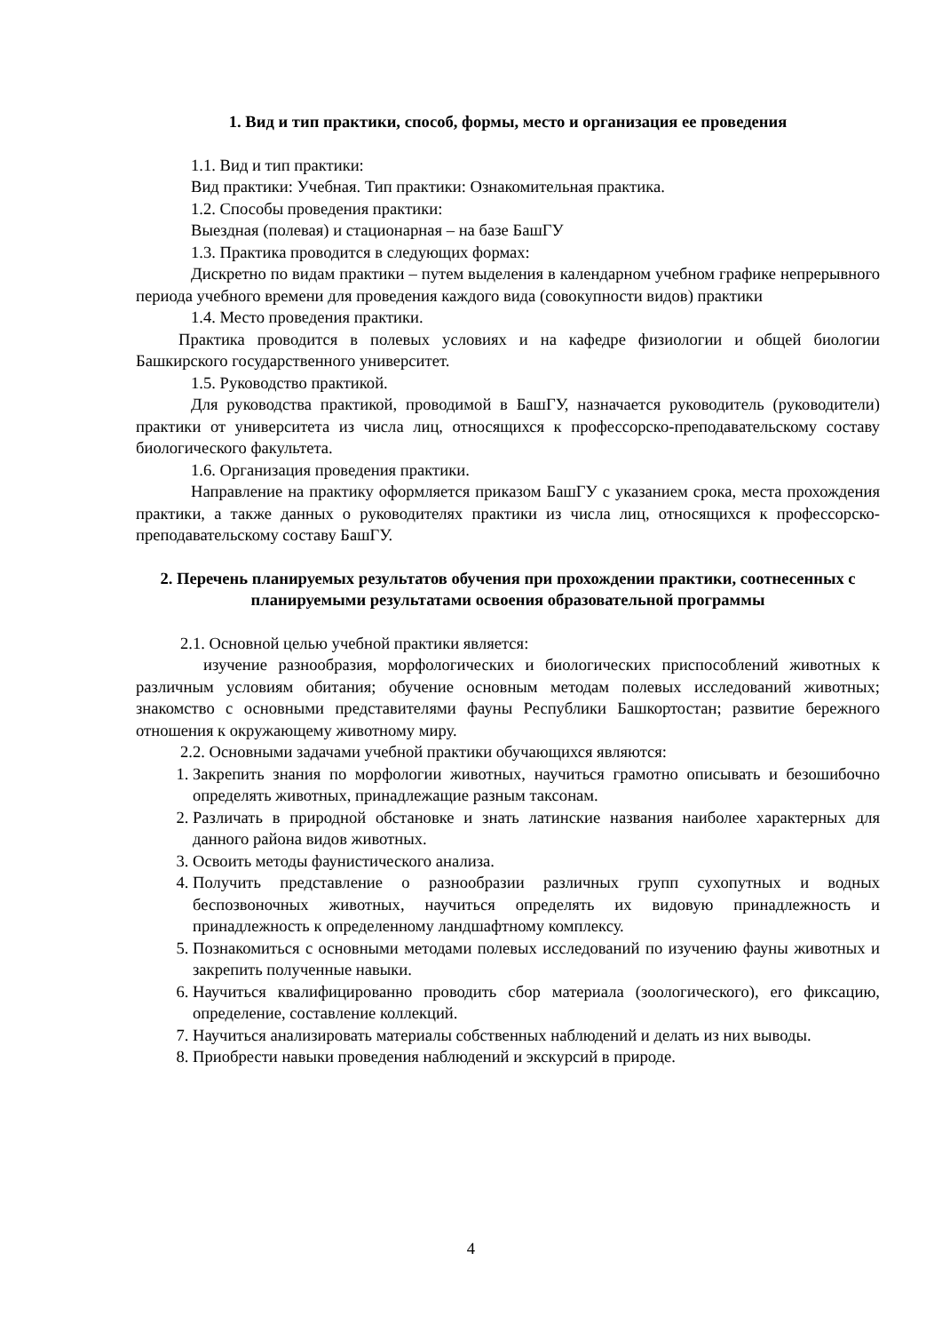1. Вид и тип практики, способ, формы, место и организация ее проведения
1.1. Вид и тип практики:
Вид практики: Учебная. Тип практики: Ознакомительная практика.
1.2. Способы проведения практики:
Выездная (полевая) и стационарная – на базе БашГУ
1.3. Практика проводится в следующих формах:
Дискретно по видам практики – путем выделения в календарном учебном графике непрерывного периода учебного времени для проведения каждого вида (совокупности видов) практики
1.4. Место проведения практики.
Практика проводится в полевых условиях и на кафедре физиологии и общей биологии Башкирского государственного университет.
1.5. Руководство практикой.
Для руководства практикой, проводимой в БашГУ, назначается руководитель (руководители) практики от университета из числа лиц, относящихся к профессорско-преподавательскому составу биологического факультета.
1.6. Организация проведения практики.
Направление на практику оформляется приказом БашГУ с указанием срока, места прохождения практики, а также данных о руководителях практики из числа лиц, относящихся к профессорско-преподавательскому составу БашГУ.
2. Перечень планируемых результатов обучения при прохождении практики, соотнесенных с планируемыми результатами освоения образовательной программы
2.1. Основной целью учебной практики является:
изучение разнообразия, морфологических и биологических приспособлений животных к различным условиям обитания; обучение основным методам полевых исследований животных; знакомство с основными представителями фауны Республики Башкортостан; развитие бережного отношения к окружающему животному миру.
2.2. Основными задачами учебной практики обучающихся являются:
1. Закрепить знания по морфологии животных, научиться грамотно описывать и безошибочно определять животных, принадлежащие разным таксонам.
2. Различать в природной обстановке и знать латинские названия наиболее характерных для данного района видов животных.
3. Освоить методы фаунистического анализа.
4. Получить представление о разнообразии различных групп сухопутных и водных беспозвоночных животных, научиться определять их видовую принадлежность и принадлежность к определенному ландшафтному комплексу.
5. Познакомиться с основными методами полевых исследований по изучению фауны животных и закрепить полученные навыки.
6. Научиться квалифицированно проводить сбор материала (зоологического), его фиксацию, определение, составление коллекций.
7. Научиться анализировать материалы собственных наблюдений и делать из них выводы.
8. Приобрести навыки проведения наблюдений и экскурсий в природе.
4